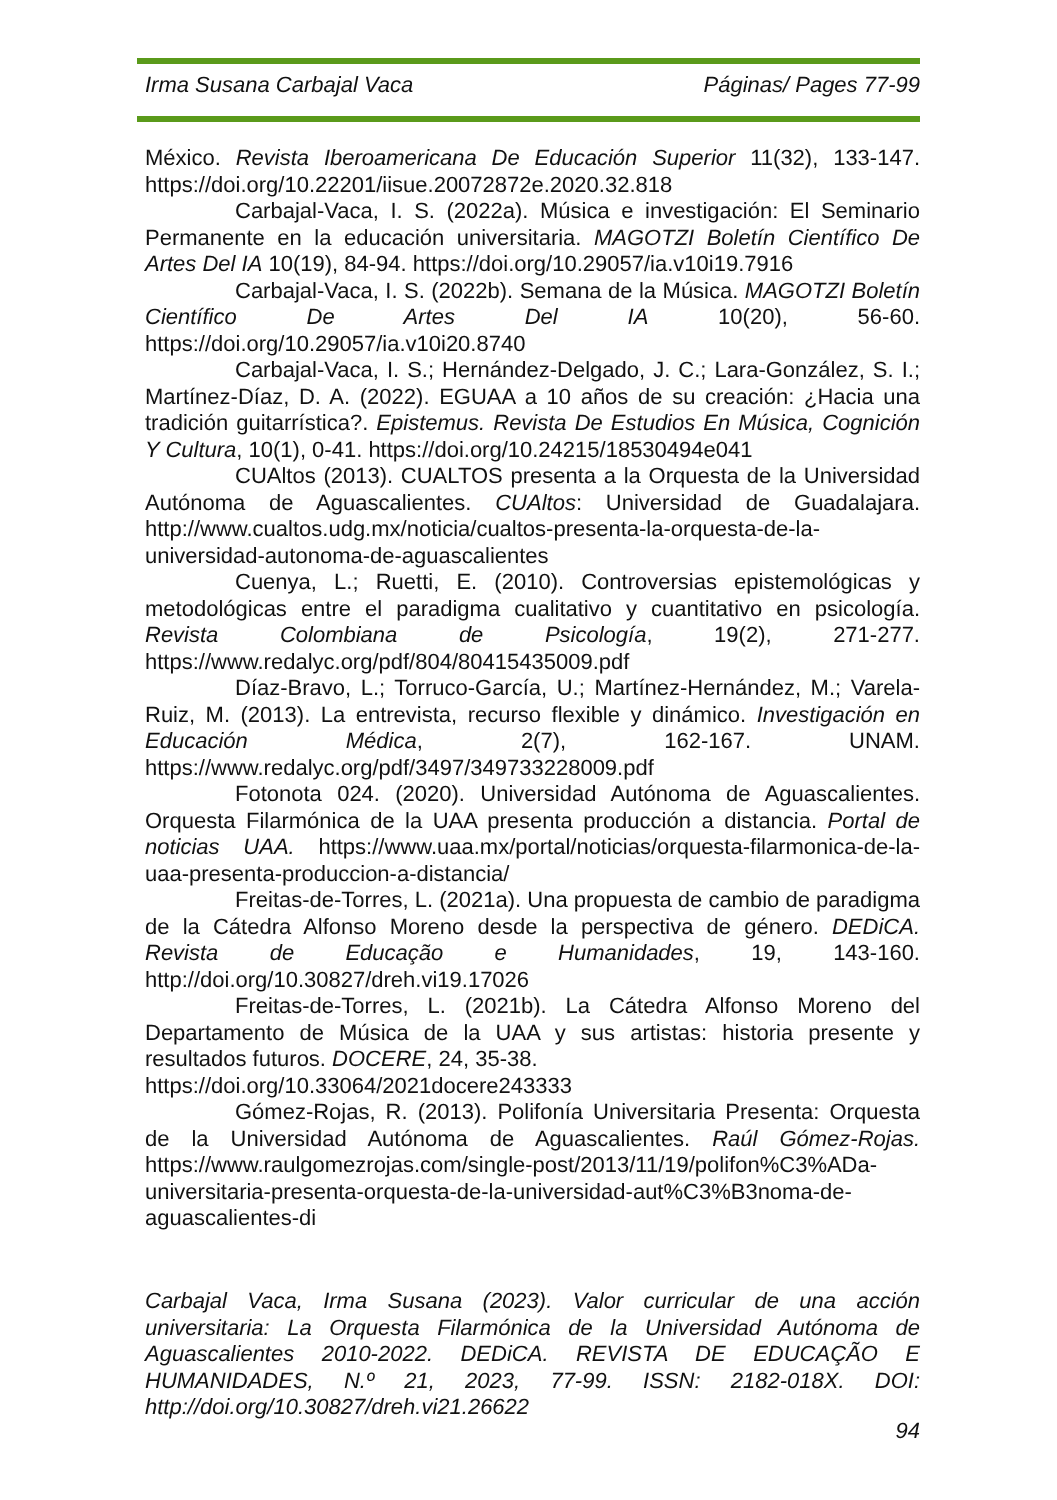Irma Susana Carbajal Vaca Páginas/ Pages 77-99
México. Revista Iberoamericana De Educación Superior 11(32), 133-147. https://doi.org/10.22201/iisue.20072872e.2020.32.818
Carbajal-Vaca, I. S. (2022a). Música e investigación: El Seminario Permanente en la educación universitaria. MAGOTZI Boletín Científico De Artes Del IA 10(19), 84-94. https://doi.org/10.29057/ia.v10i19.7916
Carbajal-Vaca, I. S. (2022b). Semana de la Música. MAGOTZI Boletín Científico De Artes Del IA 10(20), 56-60. https://doi.org/10.29057/ia.v10i20.8740
Carbajal-Vaca, I. S.; Hernández-Delgado, J. C.; Lara-González, S. I.; Martínez-Díaz, D. A. (2022). EGUAA a 10 años de su creación: ¿Hacia una tradición guitarrística?. Epistemus. Revista De Estudios En Música, Cognición Y Cultura, 10(1), 0-41. https://doi.org/10.24215/18530494e041
CUAltos (2013). CUALTOS presenta a la Orquesta de la Universidad Autónoma de Aguascalientes. CUAltos: Universidad de Guadalajara. http://www.cualtos.udg.mx/noticia/cualtos-presenta-la-orquesta-de-la-universidad-autonoma-de-aguascalientes
Cuenya, L.; Ruetti, E. (2010). Controversias epistemológicas y metodológicas entre el paradigma cualitativo y cuantitativo en psicología. Revista Colombiana de Psicología, 19(2), 271-277. https://www.redalyc.org/pdf/804/80415435009.pdf
Díaz-Bravo, L.; Torruco-García, U.; Martínez-Hernández, M.; Varela-Ruiz, M. (2013). La entrevista, recurso flexible y dinámico. Investigación en Educación Médica, 2(7), 162-167. UNAM. https://www.redalyc.org/pdf/3497/349733228009.pdf
Fotonota 024. (2020). Universidad Autónoma de Aguascalientes. Orquesta Filarmónica de la UAA presenta producción a distancia. Portal de noticias UAA. https://www.uaa.mx/portal/noticias/orquesta-filarmonica-de-la-uaa-presenta-produccion-a-distancia/
Freitas-de-Torres, L. (2021a). Una propuesta de cambio de paradigma de la Cátedra Alfonso Moreno desde la perspectiva de género. DEDiCA. Revista de Educação e Humanidades, 19, 143-160. http://doi.org/10.30827/dreh.vi19.17026
Freitas-de-Torres, L. (2021b). La Cátedra Alfonso Moreno del Departamento de Música de la UAA y sus artistas: historia presente y resultados futuros. DOCERE, 24, 35-38.
https://doi.org/10.33064/2021docere243333
Gómez-Rojas, R. (2013). Polifonía Universitaria Presenta: Orquesta de la Universidad Autónoma de Aguascalientes. Raúl Gómez-Rojas. https://www.raulgomezrojas.com/single-post/2013/11/19/polifon%C3%ADa-universitaria-presenta-orquesta-de-la-universidad-aut%C3%B3noma-de-aguascalientes-di
Carbajal Vaca, Irma Susana (2023). Valor curricular de una acción universitaria: La Orquesta Filarmónica de la Universidad Autónoma de Aguascalientes 2010-2022. DEDiCA. REVISTA DE EDUCAÇÃO E HUMANIDADES, N.º 21, 2023, 77-99. ISSN: 2182-018X. DOI: http://doi.org/10.30827/dreh.vi21.26622
94